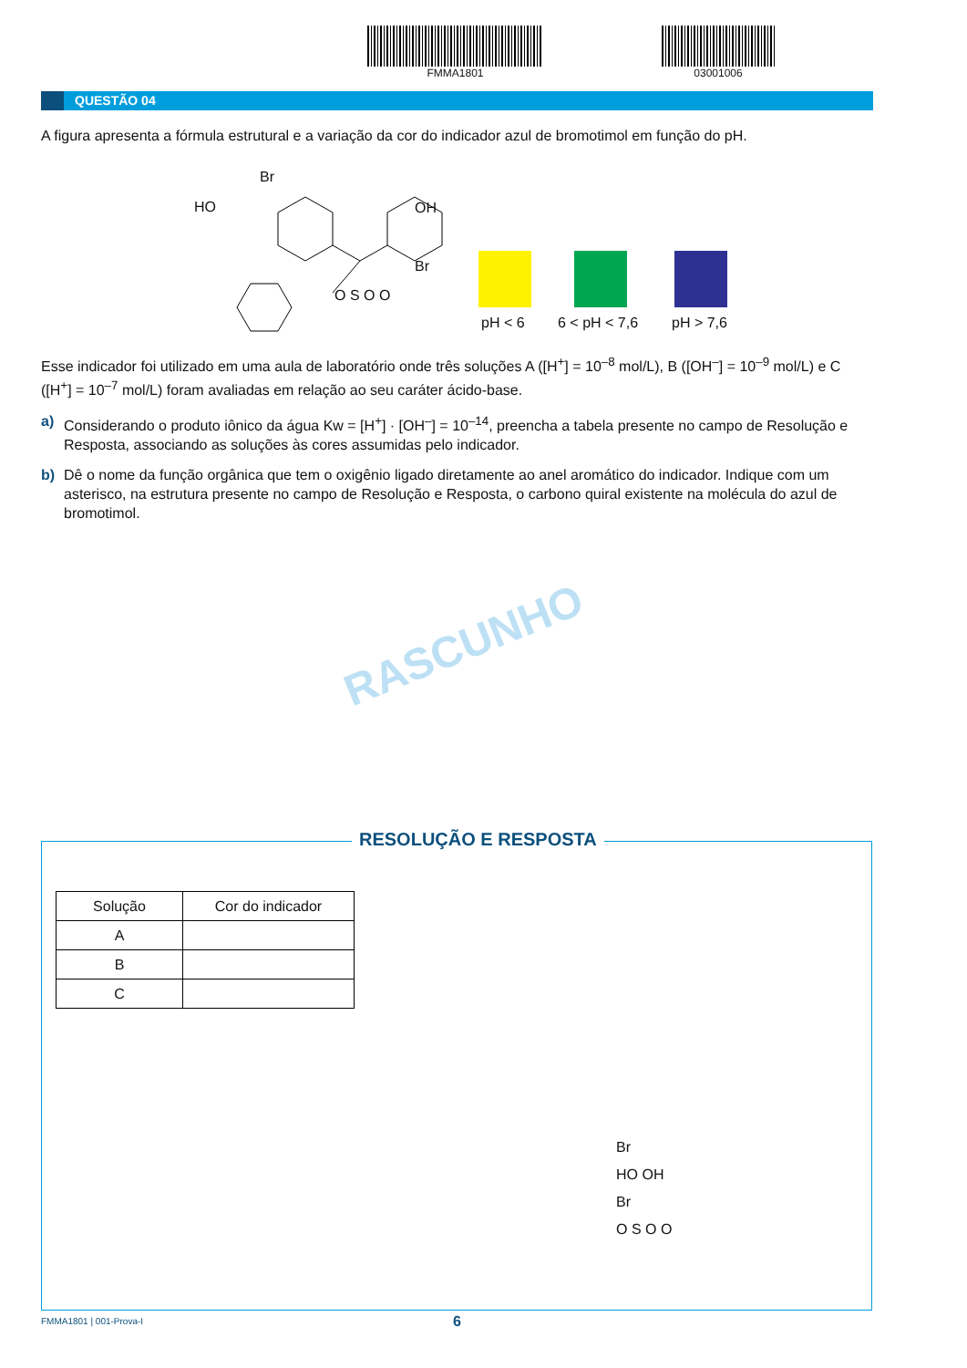FMMA1801 03001006
QUESTÃO 04
A figura apresenta a fórmula estrutural e a variação da cor do indicador azul de bromotimol em função do pH.
Br
HO OH
Br
O S O O
pH < 6 6 < pH < 7,6 pH > 7,6
Esse indicador foi utilizado em uma aula de laboratório onde três soluções A ([H<sup>+</sup>] = 10<sup>–8</sup> mol/L), B ([OH<sup>–</sup>] = 10<sup>–9</sup> mol/L) e C ([H<sup>+</sup>] = 10<sup>–7</sup> mol/L) foram avaliadas em relação ao seu caráter ácido-base.
a) Considerando o produto iônico da água Kw = [H<sup>+</sup>] · [OH<sup>–</sup>] = 10<sup>–14</sup>, preencha a tabela presente no campo de Resolução e Resposta, associando as soluções às cores assumidas pelo indicador.
b) Dê o nome da função orgânica que tem o oxigênio ligado diretamente ao anel aromático do indicador. Indique com um asterisco, na estrutura presente no campo de Resolução e Resposta, o carbono quiral existente na molécula do azul de bromotimol.
RASCUNHO
RESOLUÇÃO E RESPOSTA
| Solução | Cor do indicador |
| --- | --- |
| A | |
| B | |
| C | |
Br
HO OH
Br
O S O O
FMMA1801 | 001-Prova-I 6